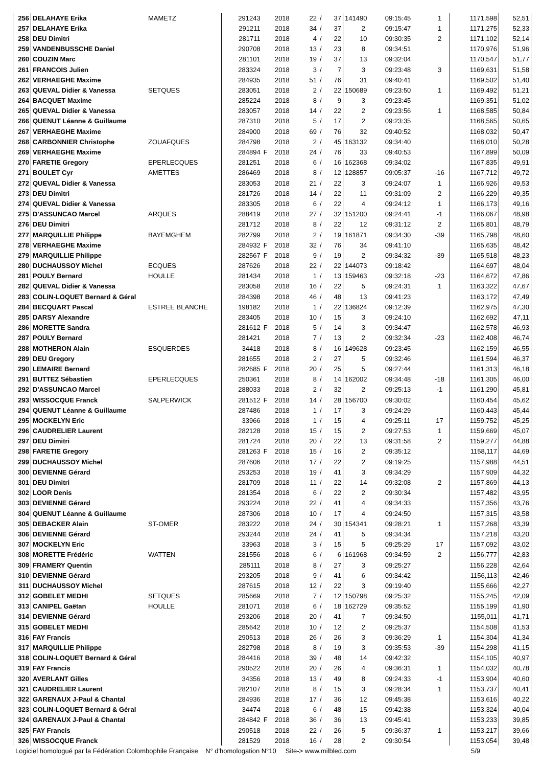| 256 | DELAHAYE Erika | MAMETZ | 291243 | | 2018 | 22 | / | 37 | 141490 | 09:15:45 | 1 | 1171,598 | 52,51 |
| 257 | DELAHAYE Erika | | 291211 | | 2018 | 34 | / | 37 | 2 | 09:15:47 | 1 | 1171,275 | 52,33 |
| 258 | DEU Dimitri | | 281711 | | 2018 | 4 | / | 22 | 10 | 09:30:35 | 2 | 1171,102 | 52,14 |
| 259 | VANDENBUSSCHE Daniel | | 290708 | | 2018 | 13 | / | 23 | 8 | 09:34:51 | | 1170,976 | 51,96 |
| 260 | COUZIN Marc | | 281101 | | 2018 | 19 | / | 37 | 13 | 09:32:04 | | 1170,547 | 51,77 |
| 261 | FRANCOIS Julien | | 283324 | | 2018 | 3 | / | 7 | 3 | 09:23:48 | 3 | 1169,631 | 51,58 |
| 262 | VERHAEGHE Maxime | | 284935 | | 2018 | 51 | / | 76 | 31 | 09:40:41 | | 1169,502 | 51,40 |
| 263 | QUEVAL Didier & Vanessa | SETQUES | 283051 | | 2018 | 2 | / | 22 | 150689 | 09:23:50 | 1 | 1169,492 | 51,21 |
| 264 | BACQUET Maxime | | 285224 | | 2018 | 8 | / | 9 | 3 | 09:23:45 | | 1169,351 | 51,02 |
| 265 | QUEVAL Didier & Vanessa | | 283057 | | 2018 | 14 | / | 22 | 2 | 09:23:56 | 1 | 1168,585 | 50,84 |
| 266 | QUENUT Léanne & Guillaume | | 287310 | | 2018 | 5 | / | 17 | 2 | 09:23:35 | | 1168,565 | 50,65 |
| 267 | VERHAEGHE Maxime | | 284900 | | 2018 | 69 | / | 76 | 32 | 09:40:52 | | 1168,032 | 50,47 |
| 268 | CARBONNIER Christophe | ZOUAFQUES | 284798 | | 2018 | 2 | / | 45 | 163132 | 09:34:40 | | 1168,010 | 50,28 |
| 269 | VERHAEGHE Maxime | | 284894 | F | 2018 | 24 | / | 76 | 33 | 09:40:53 | | 1167,899 | 50,09 |
| 270 | FARETIE Gregory | EPERLECQUES | 281251 | | 2018 | 6 | / | 16 | 162368 | 09:34:02 | | 1167,835 | 49,91 |
| 271 | BOULET Cyr | AMETTES | 286469 | | 2018 | 8 | / | 12 | 128857 | 09:05:37 | -16 | 1167,712 | 49,72 |
| 272 | QUEVAL Didier & Vanessa | | 283053 | | 2018 | 21 | / | 22 | 3 | 09:24:07 | 1 | 1166,926 | 49,53 |
| 273 | DEU Dimitri | | 281726 | | 2018 | 14 | / | 22 | 11 | 09:31:09 | 2 | 1166,229 | 49,35 |
| 274 | QUEVAL Didier & Vanessa | | 283305 | | 2018 | 6 | / | 22 | 4 | 09:24:12 | 1 | 1166,173 | 49,16 |
| 275 | D'ASSUNCAO Marcel | ARQUES | 288419 | | 2018 | 27 | / | 32 | 151200 | 09:24:41 | -1 | 1166,067 | 48,98 |
| 276 | DEU Dimitri | | 281712 | | 2018 | 8 | / | 22 | 12 | 09:31:12 | 2 | 1165,801 | 48,79 |
| 277 | MARQUILLIE Philippe | BAYEMGHEM | 282799 | | 2018 | 2 | / | 19 | 161871 | 09:34:30 | -39 | 1165,798 | 48,60 |
| 278 | VERHAEGHE Maxime | | 284932 | F | 2018 | 32 | / | 76 | 34 | 09:41:10 | | 1165,635 | 48,42 |
| 279 | MARQUILLIE Philippe | | 282567 | F | 2018 | 9 | / | 19 | 2 | 09:34:32 | -39 | 1165,518 | 48,23 |
| 280 | DUCHAUSSOY Michel | ECQUES | 287626 | | 2018 | 22 | / | 22 | 144073 | 09:18:42 | | 1164,697 | 48,04 |
| 281 | POULY Bernard | HOULLE | 281434 | | 2018 | 1 | / | 13 | 159463 | 09:32:18 | -23 | 1164,672 | 47,86 |
| 282 | QUEVAL Didier & Vanessa | | 283058 | | 2018 | 16 | / | 22 | 5 | 09:24:31 | 1 | 1163,322 | 47,67 |
| 283 | COLIN-LOQUET Bernard & Géral | | 284398 | | 2018 | 46 | / | 48 | 13 | 09:41:23 | | 1163,172 | 47,49 |
| 284 | BECQUART Pascal | ESTREE BLANCHE | 198182 | | 2018 | 1 | / | 22 | 136824 | 09:12:39 | | 1162,975 | 47,30 |
| 285 | DARSY Alexandre | | 283405 | | 2018 | 10 | / | 15 | 3 | 09:24:10 | | 1162,692 | 47,11 |
| 286 | MORETTE Sandra | | 281612 | F | 2018 | 5 | / | 14 | 3 | 09:34:47 | | 1162,578 | 46,93 |
| 287 | POULY Bernard | | 281421 | | 2018 | 7 | / | 13 | 2 | 09:32:34 | -23 | 1162,408 | 46,74 |
| 288 | MOTHERON Alain | ESQUERDES | 34418 | | 2018 | 8 | / | 16 | 149628 | 09:23:45 | | 1162,159 | 46,55 |
| 289 | DEU Gregory | | 281655 | | 2018 | 2 | / | 27 | 5 | 09:32:46 | | 1161,594 | 46,37 |
| 290 | LEMAIRE Bernard | | 282685 | F | 2018 | 20 | / | 25 | 5 | 09:27:44 | | 1161,313 | 46,18 |
| 291 | BUTTEZ Sébastien | EPERLECQUES | 250361 | | 2018 | 8 | / | 14 | 162002 | 09:34:48 | -18 | 1161,305 | 46,00 |
| 292 | D'ASSUNCAO Marcel | | 288033 | | 2018 | 2 | / | 32 | 2 | 09:25:13 | -1 | 1161,290 | 45,81 |
| 293 | WISSOCQUE Franck | SALPERWICK | 281512 | F | 2018 | 14 | / | 28 | 156700 | 09:30:02 | | 1160,454 | 45,62 |
| 294 | QUENUT Léanne & Guillaume | | 287486 | | 2018 | 1 | / | 17 | 3 | 09:24:29 | | 1160,443 | 45,44 |
| 295 | MOCKELYN Eric | | 33966 | | 2018 | 1 | / | 15 | 4 | 09:25:11 | 17 | 1159,752 | 45,25 |
| 296 | CAUDRELIER Laurent | | 282128 | | 2018 | 15 | / | 15 | 2 | 09:27:53 | 1 | 1159,669 | 45,07 |
| 297 | DEU Dimitri | | 281724 | | 2018 | 20 | / | 22 | 13 | 09:31:58 | 2 | 1159,277 | 44,88 |
| 298 | FARETIE Gregory | | 281263 | F | 2018 | 15 | / | 16 | 2 | 09:35:12 | | 1158,117 | 44,69 |
| 299 | DUCHAUSSOY Michel | | 287606 | | 2018 | 17 | / | 22 | 2 | 09:19:25 | | 1157,988 | 44,51 |
| 300 | DEVIENNE Gérard | | 293253 | | 2018 | 19 | / | 41 | 3 | 09:34:29 | | 1157,909 | 44,32 |
| 301 | DEU Dimitri | | 281709 | | 2018 | 11 | / | 22 | 14 | 09:32:08 | 2 | 1157,869 | 44,13 |
| 302 | LOOR Denis | | 281354 | | 2018 | 6 | / | 22 | 2 | 09:30:34 | | 1157,482 | 43,95 |
| 303 | DEVIENNE Gérard | | 293224 | | 2018 | 22 | / | 41 | 4 | 09:34:33 | | 1157,356 | 43,76 |
| 304 | QUENUT Léanne & Guillaume | | 287306 | | 2018 | 10 | / | 17 | 4 | 09:24:50 | | 1157,315 | 43,58 |
| 305 | DEBACKER Alain | ST-OMER | 283222 | | 2018 | 24 | / | 30 | 154341 | 09:28:21 | 1 | 1157,268 | 43,39 |
| 306 | DEVIENNE Gérard | | 293244 | | 2018 | 24 | / | 41 | 5 | 09:34:34 | | 1157,218 | 43,20 |
| 307 | MOCKELYN Eric | | 33963 | | 2018 | 3 | / | 15 | 5 | 09:25:29 | 17 | 1157,092 | 43,02 |
| 308 | MORETTE Frédéric | WATTEN | 281556 | | 2018 | 6 | / | 6 | 161968 | 09:34:59 | 2 | 1156,777 | 42,83 |
| 309 | FRAMERY Quentin | | 285111 | | 2018 | 8 | / | 27 | 3 | 09:25:27 | | 1156,228 | 42,64 |
| 310 | DEVIENNE Gérard | | 293205 | | 2018 | 9 | / | 41 | 6 | 09:34:42 | | 1156,113 | 42,46 |
| 311 | DUCHAUSSOY Michel | | 287615 | | 2018 | 12 | / | 22 | 3 | 09:19:40 | | 1155,666 | 42,27 |
| 312 | GOBELET MEDHI | SETQUES | 285669 | | 2018 | 7 | / | 12 | 150798 | 09:25:32 | | 1155,245 | 42,09 |
| 313 | CANIPEL Gaëtan | HOULLE | 281071 | | 2018 | 6 | / | 18 | 162729 | 09:35:52 | | 1155,199 | 41,90 |
| 314 | DEVIENNE Gérard | | 293206 | | 2018 | 20 | / | 41 | 7 | 09:34:50 | | 1155,011 | 41,71 |
| 315 | GOBELET MEDHI | | 285642 | | 2018 | 10 | / | 12 | 2 | 09:25:37 | | 1154,508 | 41,53 |
| 316 | FAY Francis | | 290513 | | 2018 | 26 | / | 26 | 3 | 09:36:29 | 1 | 1154,304 | 41,34 |
| 317 | MARQUILLIE Philippe | | 282798 | | 2018 | 8 | / | 19 | 3 | 09:35:53 | -39 | 1154,298 | 41,15 |
| 318 | COLIN-LOQUET Bernard & Géral | | 284416 | | 2018 | 39 | / | 48 | 14 | 09:42:32 | | 1154,105 | 40,97 |
| 319 | FAY Francis | | 290522 | | 2018 | 20 | / | 26 | 4 | 09:36:31 | 1 | 1154,032 | 40,78 |
| 320 | AVERLANT Gilles | | 34356 | | 2018 | 13 | / | 49 | 8 | 09:24:33 | -1 | 1153,904 | 40,60 |
| 321 | CAUDRELIER Laurent | | 282107 | | 2018 | 8 | / | 15 | 3 | 09:28:34 | 1 | 1153,737 | 40,41 |
| 322 | GARENAUX J-Paul & Chantal | | 284936 | | 2018 | 17 | / | 36 | 12 | 09:45:38 | | 1153,616 | 40,22 |
| 323 | COLIN-LOQUET Bernard & Géral | | 34474 | | 2018 | 6 | / | 48 | 15 | 09:42:38 | | 1153,324 | 40,04 |
| 324 | GARENAUX J-Paul & Chantal | | 284842 | F | 2018 | 36 | / | 36 | 13 | 09:45:41 | | 1153,233 | 39,85 |
| 325 | FAY Francis | | 290518 | | 2018 | 22 | / | 26 | 5 | 09:36:37 | 1 | 1153,217 | 39,66 |
| 326 | WISSOCQUE Franck | | 281529 | | 2018 | 16 | / | 28 | 2 | 09:30:54 | | 1153,054 | 39,48 |
Logiciel homologué par la Fédération Colombophile Française N° d'homologation N°10 Site-> www.milbled.com 5/9